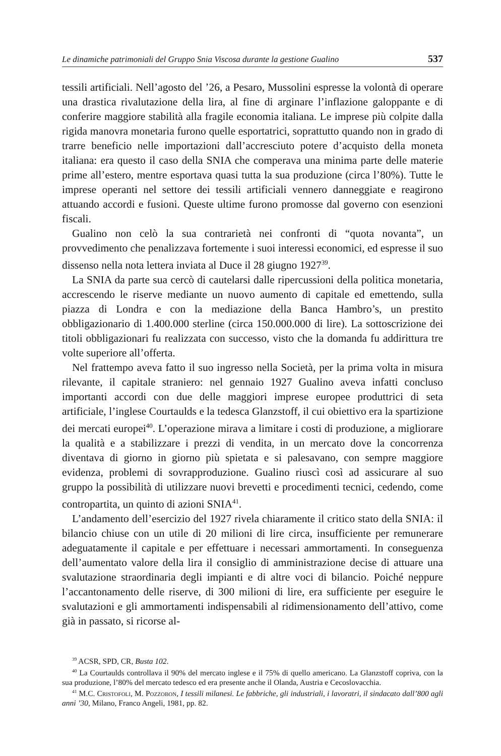Le dinamiche patrimoniali del Gruppo Snia Viscosa durante la gestione Gualino 537
tessili artificiali. Nell’agosto del ’26, a Pesaro, Mussolini espresse la volontà di operare una drastica rivalutazione della lira, al fine di arginare l’inflazione galoppante e di conferire maggiore stabilità alla fragile economia italiana. Le imprese più colpite dalla rigida manovra monetaria furono quelle esportatrici, soprattutto quando non in grado di trarre beneficio nelle importazioni dall’accresciuto potere d’acquisto della moneta italiana: era questo il caso della SNIA che comperava una minima parte delle materie prime all’estero, mentre esportava quasi tutta la sua produzione (circa l’80%). Tutte le imprese operanti nel settore dei tessili artificiali vennero danneggiate e reagirono attuando accordi e fusioni. Queste ultime furono promosse dal governo con esenzioni fiscali.
Gualino non celò la sua contrarietà nei confronti di “quota novanta”, un provvedimento che penalizzava fortemente i suoi interessi economici, ed espresse il suo dissenso nella nota lettera inviata al Duce il 28 giugno 1927<sup>39</sup>.
La SNIA da parte sua cercò di cautelarsi dalle ripercussioni della politica monetaria, accrescendo le riserve mediante un nuovo aumento di capitale ed emettendo, sulla piazza di Londra e con la mediazione della Banca Hambro’s, un prestito obbligazionario di 1.400.000 sterline (circa 150.000.000 di lire). La sottoscrizione dei titoli obbligazionari fu realizzata con successo, visto che la domanda fu addirittura tre volte superiore all’offerta.
Nel frattempo aveva fatto il suo ingresso nella Società, per la prima volta in misura rilevante, il capitale straniero: nel gennaio 1927 Gualino aveva infatti concluso importanti accordi con due delle maggiori imprese europee produttrici di seta artificiale, l’inglese Courtaulds e la tedesca Glanzstoff, il cui obiettivo era la spartizione dei mercati europei<sup>40</sup>. L’operazione mirava a limitare i costi di produzione, a migliorare la qualità e a stabilizzare i prezzi di vendita, in un mercato dove la concorrenza diventava di giorno in giorno più spietata e si palesavano, con sempre maggiore evidenza, problemi di sovrapproduzione. Gualino riuscì così ad assicurare al suo gruppo la possibilità di utilizzare nuovi brevetti e procedimenti tecnici, cedendo, come contropartita, un quinto di azioni SNIA<sup>41</sup>.
L’andamento dell’esercizio del 1927 rivela chiaramente il critico stato della SNIA: il bilancio chiuse con un utile di 20 milioni di lire circa, insufficiente per remunerare adeguatamente il capitale e per effettuare i necessari ammortamenti. In conseguenza dell’aumentato valore della lira il consiglio di amministrazione decise di attuare una svalutazione straordinaria degli impianti e di altre voci di bilancio. Poiché neppure l’accantonamento delle riserve, di 300 milioni di lire, era sufficiente per eseguire le svalutazioni e gli ammortamenti indispensabili al ridimensionamento dell’attivo, come già in passato, si ricorse al-
<sup>39</sup> ACSR, SPD, CR, Busta 102.
<sup>40</sup> La Courtaulds controllava il 90% del mercato inglese e il 75% di quello americano. La Glanzstoff copriva, con la sua produzione, l’80% del mercato tedesco ed era presente anche il Olanda, Austria e Cecoslovacchia.
<sup>41</sup> M.C. Cristofoli, M. Pozzobon, I tessili milanesi. Le fabbriche, gli industriali, i lavoratri, il sindacato dall’800 agli anni ’30, Milano, Franco Angeli, 1981, pp. 82.